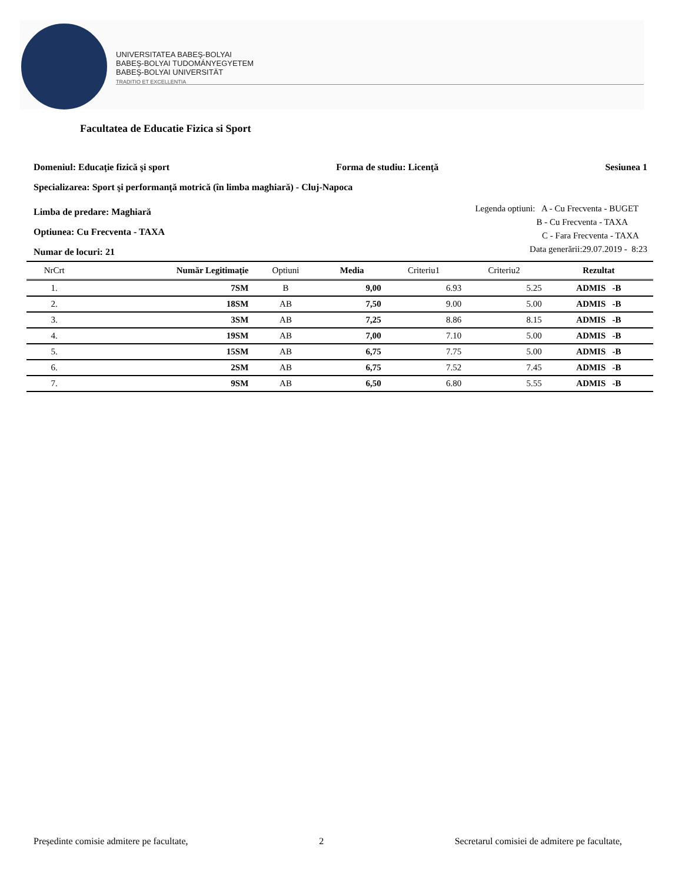UNIVERSITATEA BABEŞ-BOLYAI
BABEŞ-BOLYAI TUDOMÁNYEGYETEM
BABEŞ-BOLYAI UNIVERSITÄT
TRADITIO ET EXCELLENTIA
Facultatea de Educatie Fizica si Sport
Domeniul: Educaţie fizică şi sport Forma de studiu: Licenţă Sesiunea 1
Specializarea: Sport şi performanţă motrică (în limba maghiară) - Cluj-Napoca
Limba de predare: Maghiară
Optiunea: Cu Frecventa - TAXA
Numar de locuri: 21
Legenda optiuni: A - Cu Frecventa - BUGET
B - Cu Frecventa - TAXA
C - Fara Frecventa - TAXA
Data generării:29.07.2019 - 8:23
| NrCrt | Număr Legitimaţie | Optiuni | Media | Criteriu1 | Criteriu2 | Rezultat |
| --- | --- | --- | --- | --- | --- | --- |
| 1. | 7SM | B | 9,00 | 6.93 | 5.25 | ADMIS -B |
| 2. | 18SM | AB | 7,50 | 9.00 | 5.00 | ADMIS -B |
| 3. | 3SM | AB | 7,25 | 8.86 | 8.15 | ADMIS -B |
| 4. | 19SM | AB | 7,00 | 7.10 | 5.00 | ADMIS -B |
| 5. | 15SM | AB | 6,75 | 7.75 | 5.00 | ADMIS -B |
| 6. | 2SM | AB | 6,75 | 7.52 | 7.45 | ADMIS -B |
| 7. | 9SM | AB | 6,50 | 6.80 | 5.55 | ADMIS -B |
Președinte comisie admitere pe facultate, 2 Secretarul comisiei de admitere pe facultate,